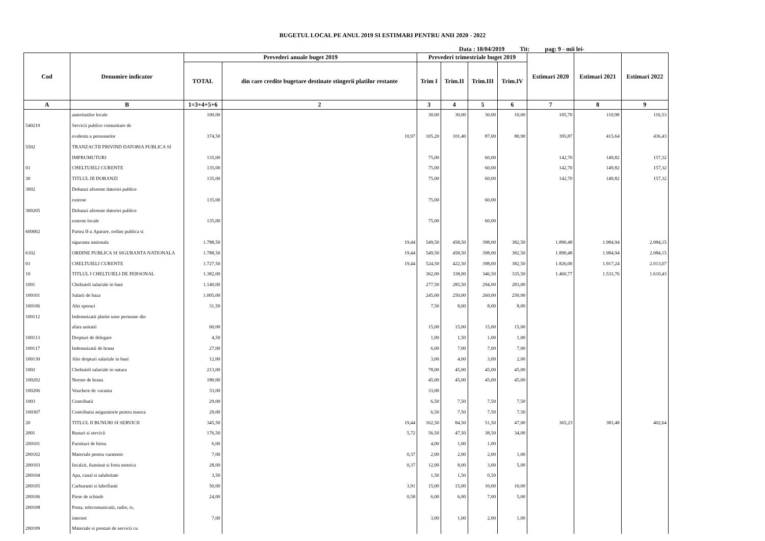BUGETUL LOCAL PE ANUL 2019 SI ESTIMARI PENTRU ANII 2020 - 2022
Data : 18/04/2019 Tit: pag: 9 - mii lei-
| Cod | Denumire indicator | Prevederi anuale buget 2019 | | Prevederi trimestriale buget 2019 | | | | Estimari 2020 | Estimari 2021 | Estimari 2022 |
| --- | --- | --- | --- | --- | --- | --- | --- | --- | --- | --- |
| | | TOTAL | din care credite bugetare destinate stingerii platilor restante | Trim I | Trim.II | Trim.III | Trim.IV | | | |
| A | B | 1=3+4+5+6 | 2 | 3 | 4 | 5 | 6 | 7 | 8 | 9 |
| | autoritatilor locale | 100,00 | | 30,00 | 30,00 | 30,00 | 10,00 | 105,70 | 110,98 | 116,53 |
| 540210 | Servicii publice comunitare de | | | | | | | | | |
| | evidenta a persoanelor | 374,50 | 10,97 | 105,20 | 101,40 | 87,00 | 80,90 | 395,87 | 415,64 | 436,43 |
| 5502 | TRANZACTII PRIVIND DATORIA PUBLICA SI | | | | | | | | | |
| | IMPRUMUTURI | 135,00 | | 75,00 | | 60,00 | | 142,70 | 149,82 | 157,32 |
| 01 | CHELTUIELI CURENTE | 135,00 | | 75,00 | | 60,00 | | 142,70 | 149,82 | 157,32 |
| 30 | TITLUL III DOBANZI | 135,00 | | 75,00 | | 60,00 | | 142,70 | 149,82 | 157,32 |
| 3002 | Dobanzi aferente datoriei publice | | | | | | | | | |
| | externe | 135,00 | | 75,00 | | 60,00 | | | | |
| 300205 | Dobanzi aferente datoriei publice | | | | | | | | | |
| | externe locale | 135,00 | | 75,00 | | 60,00 | | | | |
| 600002 | Partea II-a Aparare, ordine publica si | | | | | | | | | |
| | siguranta nationala | 1.788,50 | 19,44 | 549,50 | 458,50 | 398,00 | 382,50 | 1.890,48 | 1.984,94 | 2.084,15 |
| 6102 | ORDINE PUBLICA SI SIGURANTA NATIONALA | 1.788,50 | 19,44 | 549,50 | 458,50 | 398,00 | 382,50 | 1.890,48 | 1.984,94 | 2.084,15 |
| 01 | CHELTUIELI CURENTE | 1.727,50 | 19,44 | 524,50 | 422,50 | 398,00 | 382,50 | 1.826,00 | 1.917,24 | 2.013,07 |
| 10 | TITLUL I CHELTUIELI DE PERSONAL | 1.382,00 | | 362,00 | 338,00 | 346,50 | 335,50 | 1.460,77 | 1.533,76 | 1.610,43 |
| 1001 | Cheltuieli salariale in bani | 1.140,00 | | 277,50 | 285,50 | 294,00 | 283,00 | | | |
| 100101 | Salarii de baza | 1.005,00 | | 245,00 | 250,00 | 260,00 | 250,00 | | | |
| 100106 | Alte sporuri | 31,50 | | 7,50 | 8,00 | 8,00 | 8,00 | | | |
| 100112 | Indemnizatii platite unor persoane din | | | | | | | | | |
| | afara unitatii | 60,00 | | 15,00 | 15,00 | 15,00 | 15,00 | | | |
| 100113 | Drepturi de delegare | 4,50 | | 1,00 | 1,50 | 1,00 | 1,00 | | | |
| 100117 | Indemnizatii de hrana | 27,00 | | 6,00 | 7,00 | 7,00 | 7,00 | | | |
| 100130 | Alte drepturi salariale in bani | 12,00 | | 3,00 | 4,00 | 3,00 | 2,00 | | | |
| 1002 | Cheltuieli salariale in natura | 213,00 | | 78,00 | 45,00 | 45,00 | 45,00 | | | |
| 100202 | Norme de hrana | 180,00 | | 45,00 | 45,00 | 45,00 | 45,00 | | | |
| 100206 | Vouchere de vacanta | 33,00 | | 33,00 | | | | | | |
| 1003 | Contributii | 29,00 | | 6,50 | 7,50 | 7,50 | 7,50 | | | |
| 100307 | Contributia asiguratorie pentru munca | 29,00 | | 6,50 | 7,50 | 7,50 | 7,50 | | | |
| 20 | TITLUL II BUNURI SI SERVICII | 345,50 | 19,44 | 162,50 | 84,50 | 51,50 | 47,00 | 365,23 | 383,48 | 402,64 |
| 2001 | Bunuri si servicii | 176,50 | 5,72 | 56,50 | 47,50 | 38,50 | 34,00 | | | |
| 200101 | Furnituri de birou | 6,00 | | 4,00 | 1,00 | 1,00 | | | | |
| 200102 | Materiale pentru curatenie | 7,00 | 0,37 | 2,00 | 2,00 | 2,00 | 1,00 | | | |
| 200103 | Incalzit, iluminat si forta motrica | 28,00 | 0,37 | 12,00 | 8,00 | 3,00 | 5,00 | | | |
| 200104 | Apa, canal si salubritate | 3,50 | | 1,50 | 1,50 | 0,50 | | | | |
| 200105 | Carburanti si lubrifianti | 50,00 | 3,91 | 15,00 | 15,00 | 10,00 | 10,00 | | | |
| 200106 | Piese de schimb | 24,00 | 0,58 | 6,00 | 6,00 | 7,00 | 5,00 | | | |
| 200108 | Posta, telecomunicatii, radio, tv, | | | | | | | | | |
| | internet | 7,00 | | 3,00 | 1,00 | 2,00 | 1,00 | | | |
| 200109 | Materiale si prestari de servicii cu | | | | | | | | | |